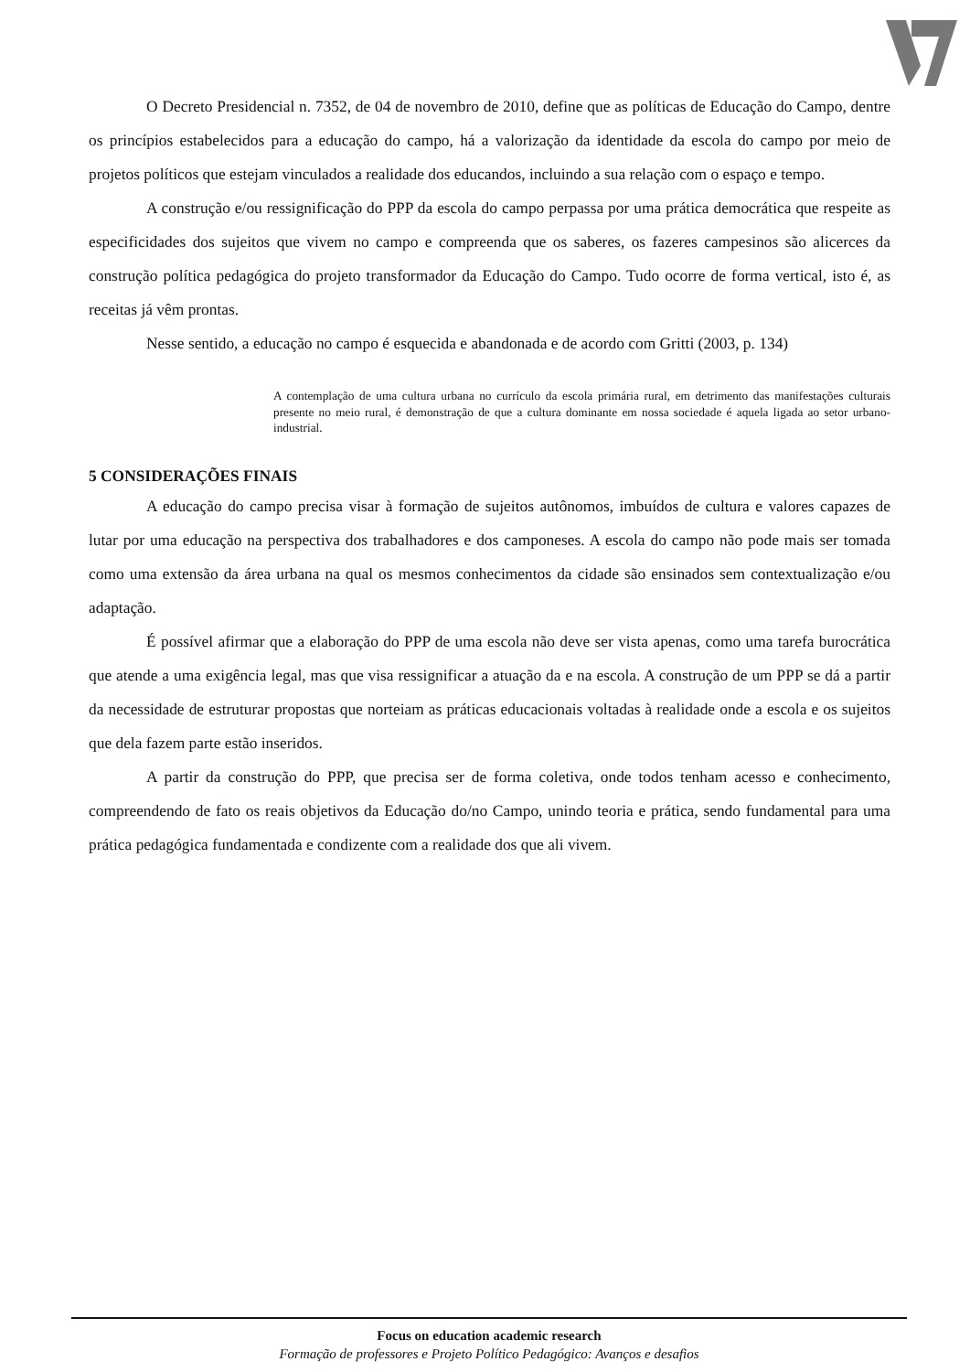O Decreto Presidencial n. 7352, de 04 de novembro de 2010, define que as políticas de Educação do Campo, dentre os princípios estabelecidos para a educação do campo, há a valorização da identidade da escola do campo por meio de projetos políticos que estejam vinculados a realidade dos educandos, incluindo a sua relação com o espaço e tempo.
A construção e/ou ressignificação do PPP da escola do campo perpassa por uma prática democrática que respeite as especificidades dos sujeitos que vivem no campo e compreenda que os saberes, os fazeres campesinos são alicerces da construção política pedagógica do projeto transformador da Educação do Campo. Tudo ocorre de forma vertical, isto é, as receitas já vêm prontas.
Nesse sentido, a educação no campo é esquecida e abandonada e de acordo com Gritti (2003, p. 134)
A contemplação de uma cultura urbana no currículo da escola primária rural, em detrimento das manifestações culturais presente no meio rural, é demonstração de que a cultura dominante em nossa sociedade é aquela ligada ao setor urbano-industrial.
5 CONSIDERAÇÕES FINAIS
A educação do campo precisa visar à formação de sujeitos autônomos, imbuídos de cultura e valores capazes de lutar por uma educação na perspectiva dos trabalhadores e dos camponeses. A escola do campo não pode mais ser tomada como uma extensão da área urbana na qual os mesmos conhecimentos da cidade são ensinados sem contextualização e/ou adaptação.
É possível afirmar que a elaboração do PPP de uma escola não deve ser vista apenas, como uma tarefa burocrática que atende a uma exigência legal, mas que visa ressignificar a atuação da e na escola. A construção de um PPP se dá a partir da necessidade de estruturar propostas que norteiam as práticas educacionais voltadas à realidade onde a escola e os sujeitos que dela fazem parte estão inseridos.
A partir da construção do PPP, que precisa ser de forma coletiva, onde todos tenham acesso e conhecimento, compreendendo de fato os reais objetivos da Educação do/no Campo, unindo teoria e prática, sendo fundamental para uma prática pedagógica fundamentada e condizente com a realidade dos que ali vivem.
Focus on education academic research
Formação de professores e Projeto Político Pedagógico: Avanços e desafios